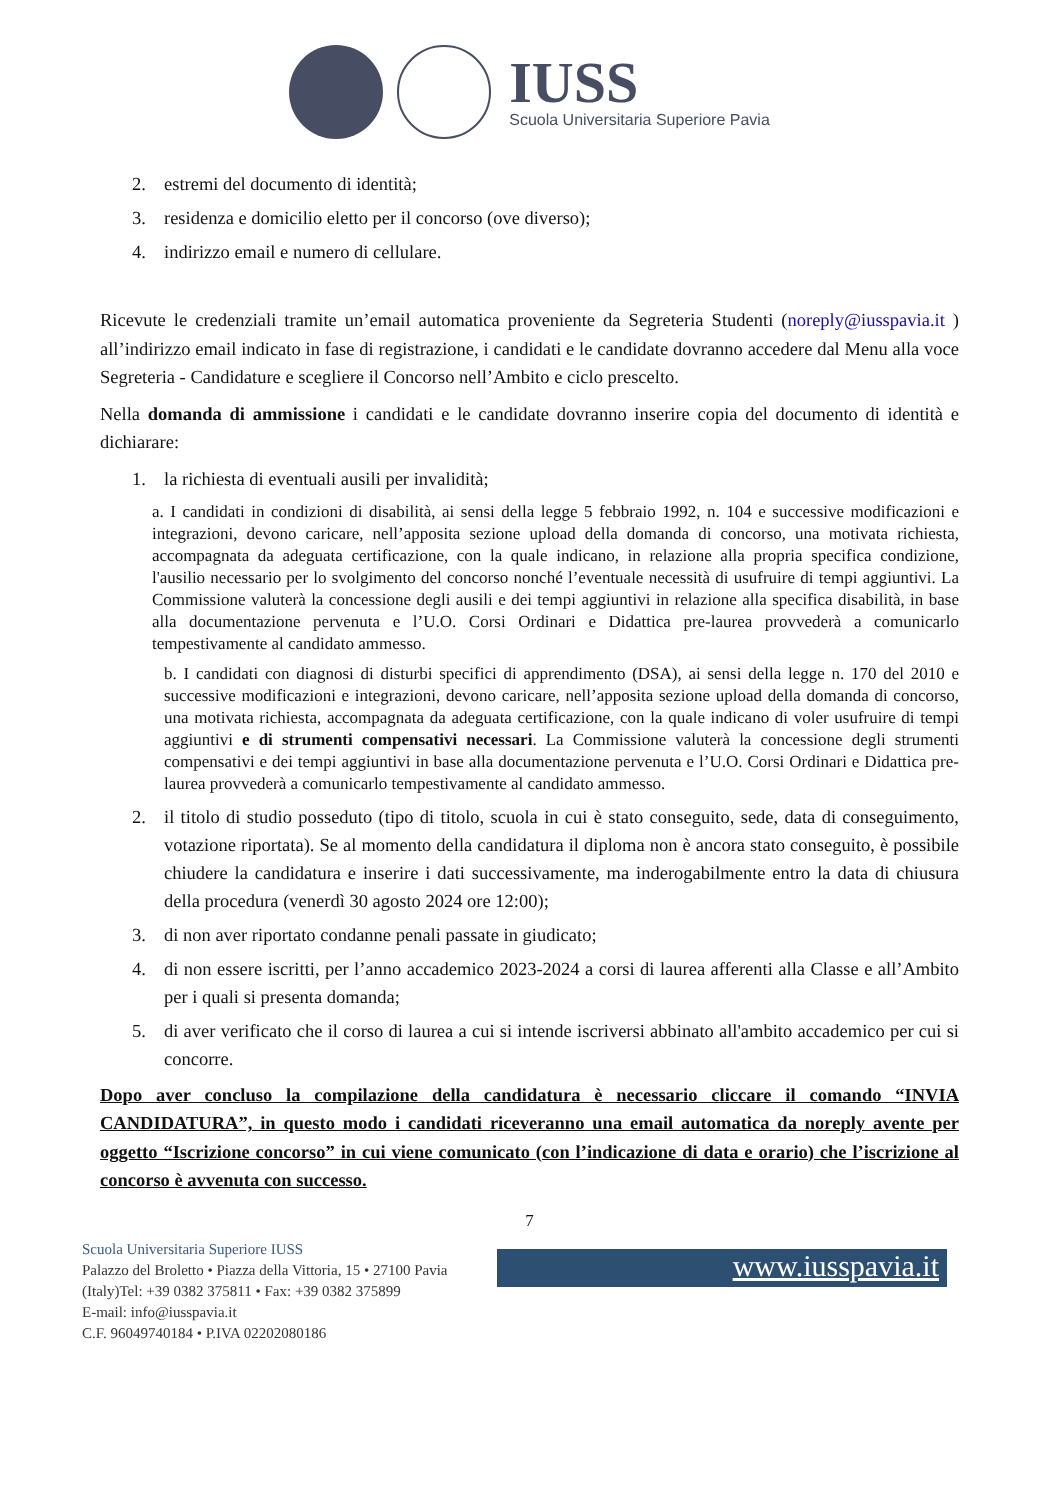IUSS
Scuola Universitaria Superiore Pavia
2. estremi del documento di identità;
3. residenza e domicilio eletto per il concorso (ove diverso);
4. indirizzo email e numero di cellulare.
Ricevute le credenziali tramite un’email automatica proveniente da Segreteria Studenti (noreply@iusspavia.it ) all’indirizzo email indicato in fase di registrazione, i candidati e le candidate dovranno accedere dal Menu alla voce Segreteria - Candidature e scegliere il Concorso nell’Ambito e ciclo prescelto.
Nella domanda di ammissione i candidati e le candidate dovranno inserire copia del documento di identità e dichiarare:
1. la richiesta di eventuali ausili per invalidità;
a. I candidati in condizioni di disabilità, ai sensi della legge 5 febbraio 1992, n. 104 e successive modificazioni e integrazioni, devono caricare, nell’apposita sezione upload della domanda di concorso, una motivata richiesta, accompagnata da adeguata certificazione, con la quale indicano, in relazione alla propria specifica condizione, l'ausilio necessario per lo svolgimento del concorso nonché l’eventuale necessità di usufruire di tempi aggiuntivi. La Commissione valuterà la concessione degli ausili e dei tempi aggiuntivi in relazione alla specifica disabilità, in base alla documentazione pervenuta e l’U.O. Corsi Ordinari e Didattica pre-laurea provvederà a comunicarlo tempestivamente al candidato ammesso.
b. I candidati con diagnosi di disturbi specifici di apprendimento (DSA), ai sensi della legge n. 170 del 2010 e successive modificazioni e integrazioni, devono caricare, nell’apposita sezione upload della domanda di concorso, una motivata richiesta, accompagnata da adeguata certificazione, con la quale indicano di voler usufruire di tempi aggiuntivi e di strumenti compensativi necessari. La Commissione valuterà la concessione degli strumenti compensativi e dei tempi aggiuntivi in base alla documentazione pervenuta e l’U.O. Corsi Ordinari e Didattica pre-laurea provvederà a comunicarlo tempestivamente al candidato ammesso.
2. il titolo di studio posseduto (tipo di titolo, scuola in cui è stato conseguito, sede, data di conseguimento, votazione riportata). Se al momento della candidatura il diploma non è ancora stato conseguito, è possibile chiudere la candidatura e inserire i dati successivamente, ma inderogabilmente entro la data di chiusura della procedura (venerdì 30 agosto 2024 ore 12:00);
3. di non aver riportato condanne penali passate in giudicato;
4. di non essere iscritti, per l’anno accademico 2023-2024 a corsi di laurea afferenti alla Classe e all’Ambito per i quali si presenta domanda;
5. di aver verificato che il corso di laurea a cui si intende iscriversi abbinato all'ambito accademico per cui si concorre.
Dopo aver concluso la compilazione della candidatura è necessario cliccare il comando “INVIA CANDIDATURA”, in questo modo i candidati riceveranno una email automatica da noreply avente per oggetto “Iscrizione concorso” in cui viene comunicato (con l’indicazione di data e orario) che l’iscrizione al concorso è avvenuta con successo.
7
Scuola Universitaria Superiore IUSS
Palazzo del Broletto • Piazza della Vittoria, 15 • 27100 Pavia (Italy)Tel: +39 0382 375811 • Fax: +39 0382 375899
E-mail: info@iusspavia.it
C.F. 96049740184 • P.IVA 02202080186
www.iusspavia.it